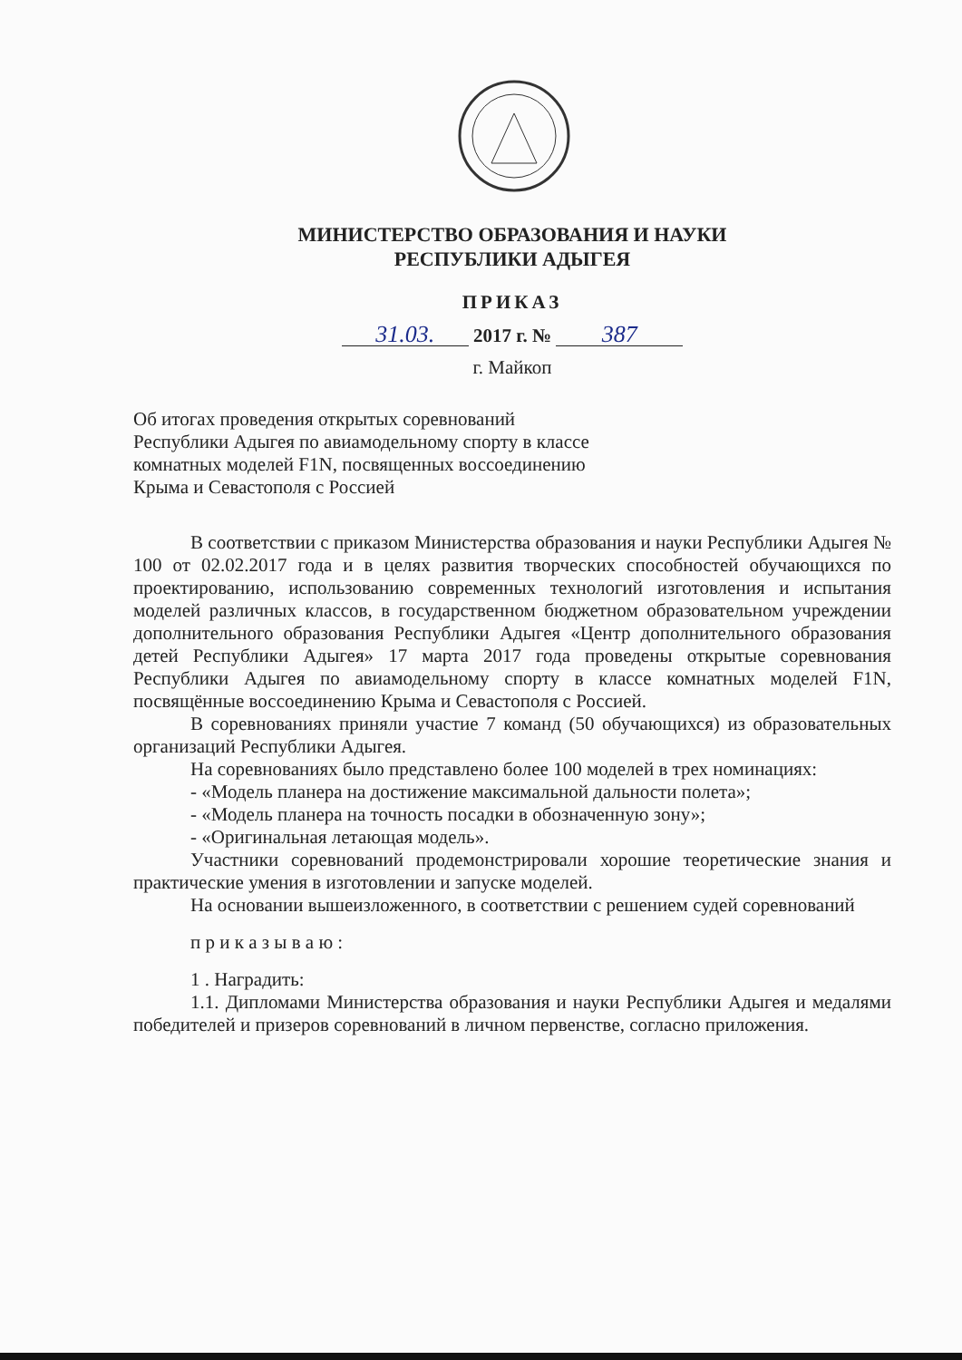МИНИСТЕРСТВО ОБРАЗОВАНИЯ И НАУКИ
РЕСПУБЛИКИ АДЫГЕЯ
ПРИКАЗ
31.03. 2017 г. № 387
г. Майкоп
Об итогах проведения открытых соревнований Республики Адыгея по авиамодельному спорту в классе комнатных моделей F1N, посвященных воссоединению Крыма и Севастополя с Россией
В соответствии с приказом Министерства образования и науки Республики Адыгея № 100 от 02.02.2017 года и в целях развития творческих способностей обучающихся по проектированию, использованию современных технологий изготовления и испытания моделей различных классов, в государственном бюджетном образовательном учреждении дополнительного образования Республики Адыгея «Центр дополнительного образования детей Республики Адыгея» 17 марта 2017 года проведены открытые соревнования Республики Адыгея по авиамодельному спорту в классе комнатных моделей F1N, посвящённые воссоединению Крыма и Севастополя с Россией.
В соревнованиях приняли участие 7 команд (50 обучающихся) из образовательных организаций Республики Адыгея.
На соревнованиях было представлено более 100 моделей в трех номинациях:
- «Модель планера на достижение максимальной дальности полета»;
- «Модель планера на точность посадки в обозначенную зону»;
- «Оригинальная летающая модель».
Участники соревнований продемонстрировали хорошие теоретические знания и практические умения в изготовлении и запуске моделей.
На основании вышеизложенного, в соответствии с решением судей соревнований
п р и к а з ы в а ю :
1 . Наградить:
1.1. Дипломами Министерства образования и науки Республики Адыгея и медалями победителей и призеров соревнований в личном первенстве, согласно приложения.